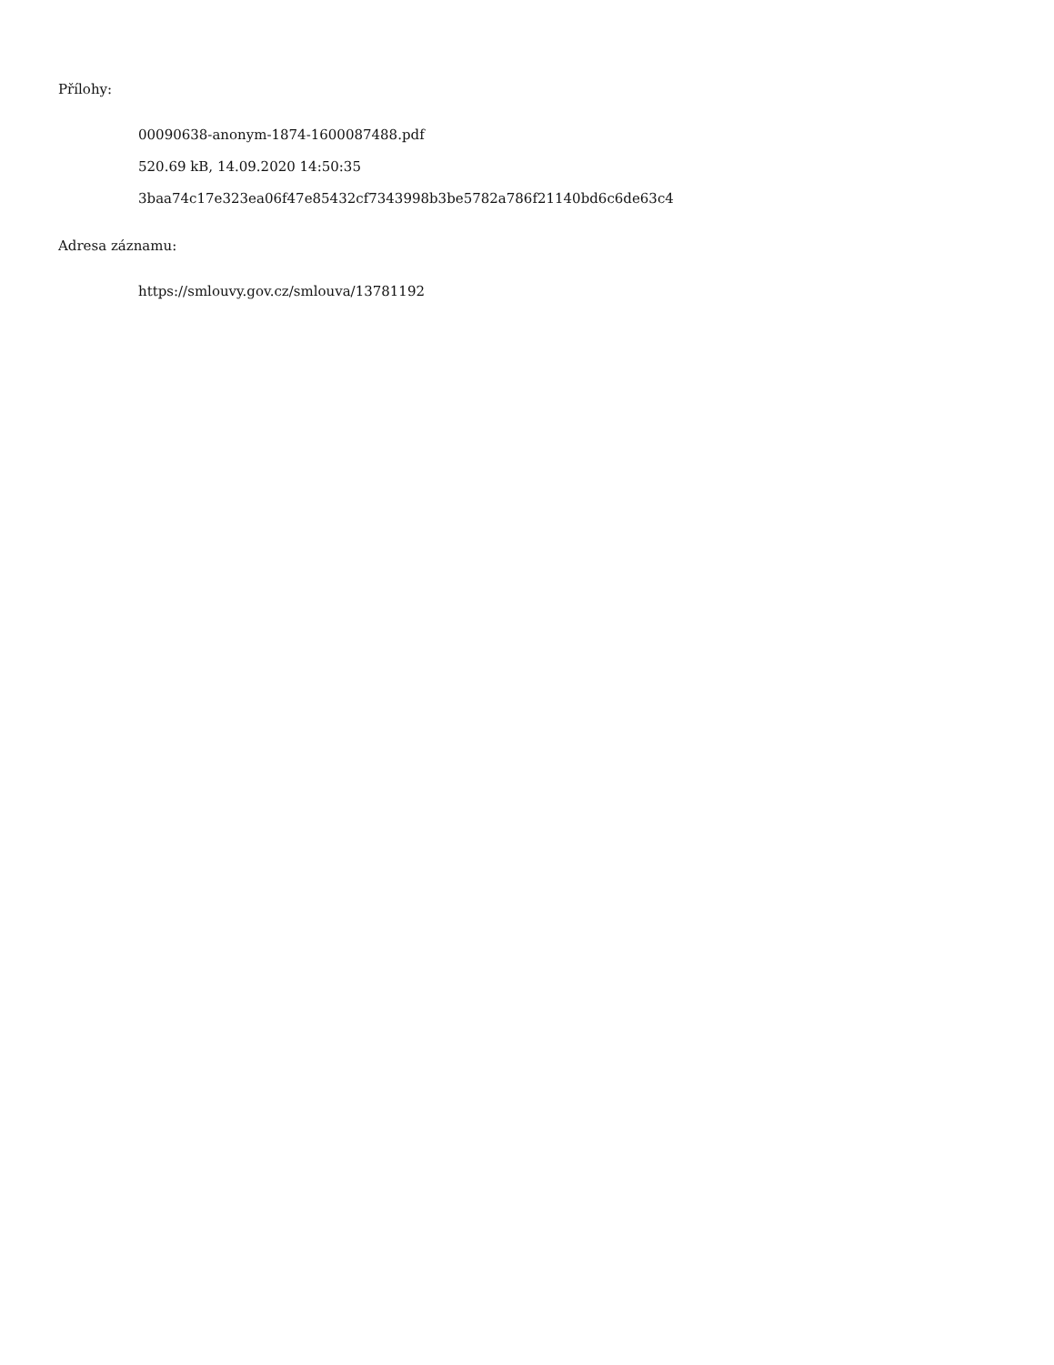Přílohy:
00090638-anonym-1874-1600087488.pdf
520.69 kB, 14.09.2020 14:50:35
3baa74c17e323ea06f47e85432cf7343998b3be5782a786f21140bd6c6de63c4
Adresa záznamu:
https://smlouvy.gov.cz/smlouva/13781192